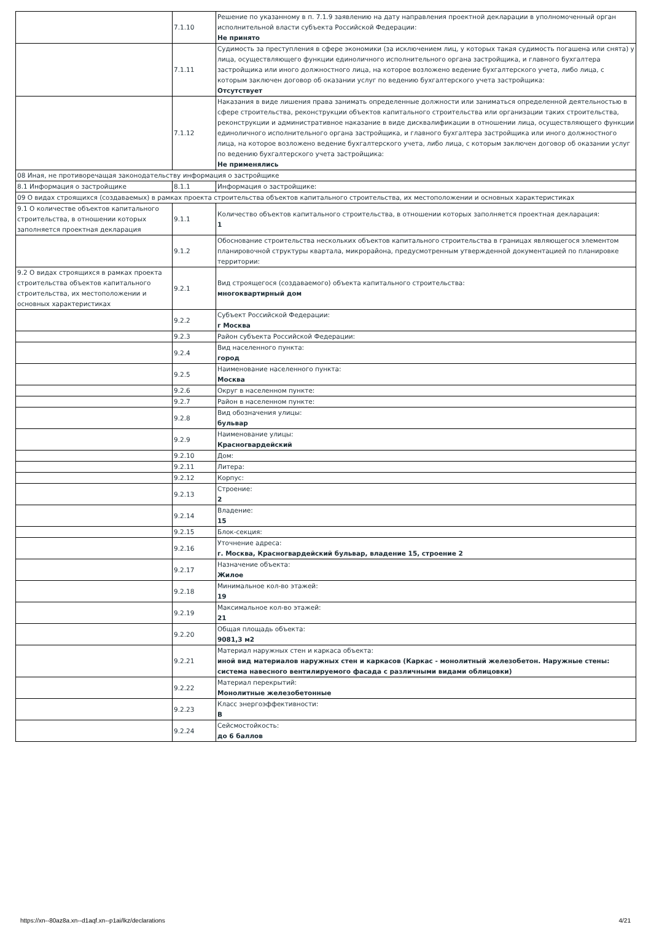| | 7.1.10 | Решение по указанному в п. 7.1.9 заявлению на дату направления проектной декларации в уполномоченный орган исполнительной власти субъекта Российской Федерации: Не принято |
| | 7.1.11 | Судимость за преступления в сфере экономики (за исключением лиц, у которых такая судимость погашена или снята) у лица, осуществляющего функции единоличного исполнительного органа застройщика, и главного бухгалтера застройщика или иного должностного лица, на которое возложено ведение бухгалтерского учета, либо лица, с которым заключен договор об оказании услуг по ведению бухгалтерского учета застройщика: Отсутствует |
| | 7.1.12 | Наказания в виде лишения права занимать определенные должности или заниматься определенной деятельностью в сфере строительства, реконструкции объектов капитального строительства или организации таких строительства, реконструкции и административное наказание в виде дисквалификации в отношении лица, осуществляющего функции единоличного исполнительного органа застройщика, и главного бухгалтера застройщика или иного должностного лица, на которое возложено ведение бухгалтерского учета, либо лица, с которым заключен договор об оказании услуг по ведению бухгалтерского учета застройщика: Не применялись |
| 08 Иная, не противоречащая законодательству информация о застройщике | | |
| 8.1 Информация о застройщике | 8.1.1 | Информация о застройщике: |
| 09 О видах строящихся (создаваемых) в рамках проекта строительства объектов капитального строительства, их местоположении и основных характеристиках | | |
| 9.1 О количестве объектов капитального строительства, в отношении которых заполняется проектная декларация | 9.1.1 | Количество объектов капитального строительства, в отношении которых заполняется проектная декларация: 1 |
| | 9.1.2 | Обоснование строительства нескольких объектов капитального строительства в границах являющегося элементом планировочной структуры квартала, микрорайона, предусмотренным утвержденной документацией по планировке территории: |
| 9.2 О видах строящихся в рамках проекта строительства объектов капитального строительства, их местоположении и основных характеристиках | 9.2.1 | Вид строящегося (создаваемого) объекта капитального строительства: многоквартирный дом |
| | 9.2.2 | Субъект Российской Федерации: г Москва |
| | 9.2.3 | Район субъекта Российской Федерации: |
| | 9.2.4 | Вид населенного пункта: город |
| | 9.2.5 | Наименование населенного пункта: Москва |
| | 9.2.6 | Округ в населенном пункте: |
| | 9.2.7 | Район в населенном пункте: |
| | 9.2.8 | Вид обозначения улицы: бульвар |
| | 9.2.9 | Наименование улицы: Красногвардейский |
| | 9.2.10 | Дом: |
| | 9.2.11 | Литера: |
| | 9.2.12 | Корпус: |
| | 9.2.13 | Строение: 2 |
| | 9.2.14 | Владение: 15 |
| | 9.2.15 | Блок-секция: |
| | 9.2.16 | Уточнение адреса: г. Москва, Красногвардейский бульвар, владение 15, строение 2 |
| | 9.2.17 | Назначение объекта: Жилое |
| | 9.2.18 | Минимальное кол-во этажей: 19 |
| | 9.2.19 | Максимальное кол-во этажей: 21 |
| | 9.2.20 | Общая площадь объекта: 9081,3 м2 |
| | 9.2.21 | Материал наружных стен и каркаса объекта: иной вид материалов наружных стен и каркасов (Каркас - монолитный железобетон. Наружные стены: система навесного вентилируемого фасада с различными видами облицовки) |
| | 9.2.22 | Материал перекрытий: Монолитные железобетонные |
| | 9.2.23 | Класс энергоэффективности: B |
| | 9.2.24 | Сейсмостойкость: до 6 баллов |
https://xn--80az8a.xn--d1aqf.xn--p1ai/lkz/declarations 4/21